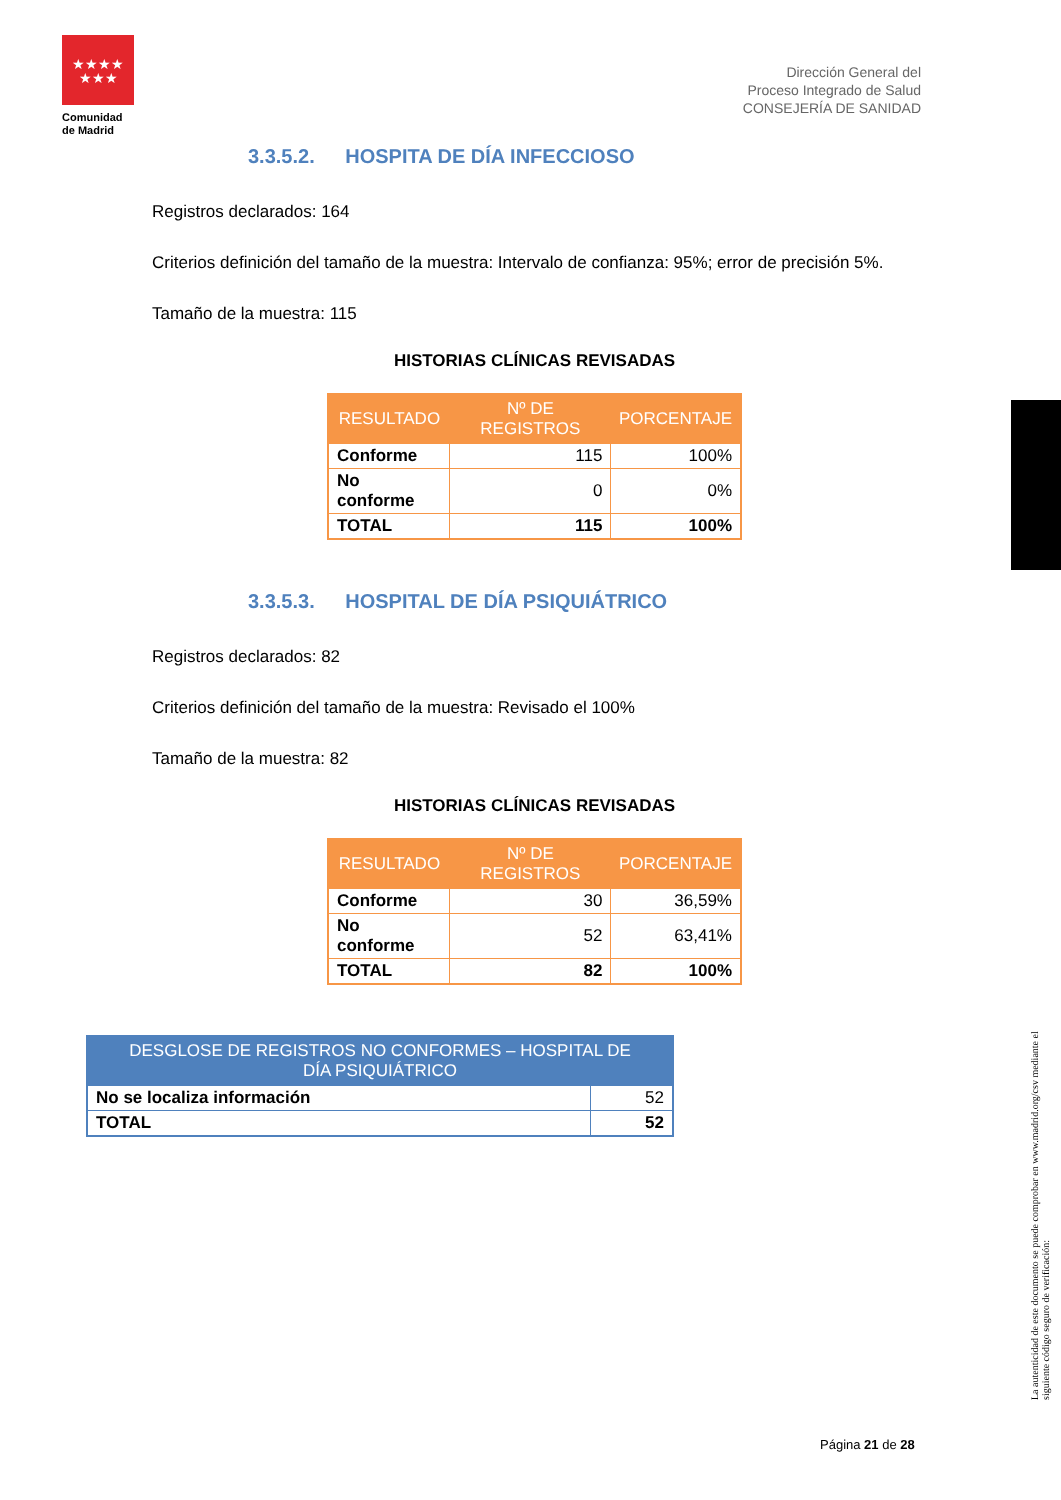★★★★
★★★
Comunidad de Madrid
Dirección General del
Proceso Integrado de Salud
CONSEJERÍA DE SANIDAD
3.3.5.2. HOSPITA DE DÍA INFECCIOSO
Registros declarados: 164
Criterios definición del tamaño de la muestra: Intervalo de confianza: 95%; error de precisión 5%.
Tamaño de la muestra: 115
HISTORIAS CLÍNICAS REVISADAS
| RESULTADO | Nº DE REGISTROS | PORCENTAJE |
| --- | --- | --- |
| Conforme | 115 | 100% |
| No conforme | 0 | 0% |
| TOTAL | 115 | 100% |
3.3.5.3. HOSPITAL DE DÍA PSIQUIÁTRICO
Registros declarados: 82
Criterios definición del tamaño de la muestra: Revisado el 100%
Tamaño de la muestra: 82
HISTORIAS CLÍNICAS REVISADAS
| RESULTADO | Nº DE REGISTROS | PORCENTAJE |
| --- | --- | --- |
| Conforme | 30 | 36,59% |
| No conforme | 52 | 63,41% |
| TOTAL | 82 | 100% |
| DESGLOSE DE REGISTROS NO CONFORMES – HOSPITAL DE DÍA PSIQUIÁTRICO | |
| --- | --- |
| No se localiza información | 52 |
| TOTAL | 52 |
La autenticidad de este documento se puede comprobar en www.madrid.org/csv mediante el siguiente código seguro de verificación:
Página 21 de 28